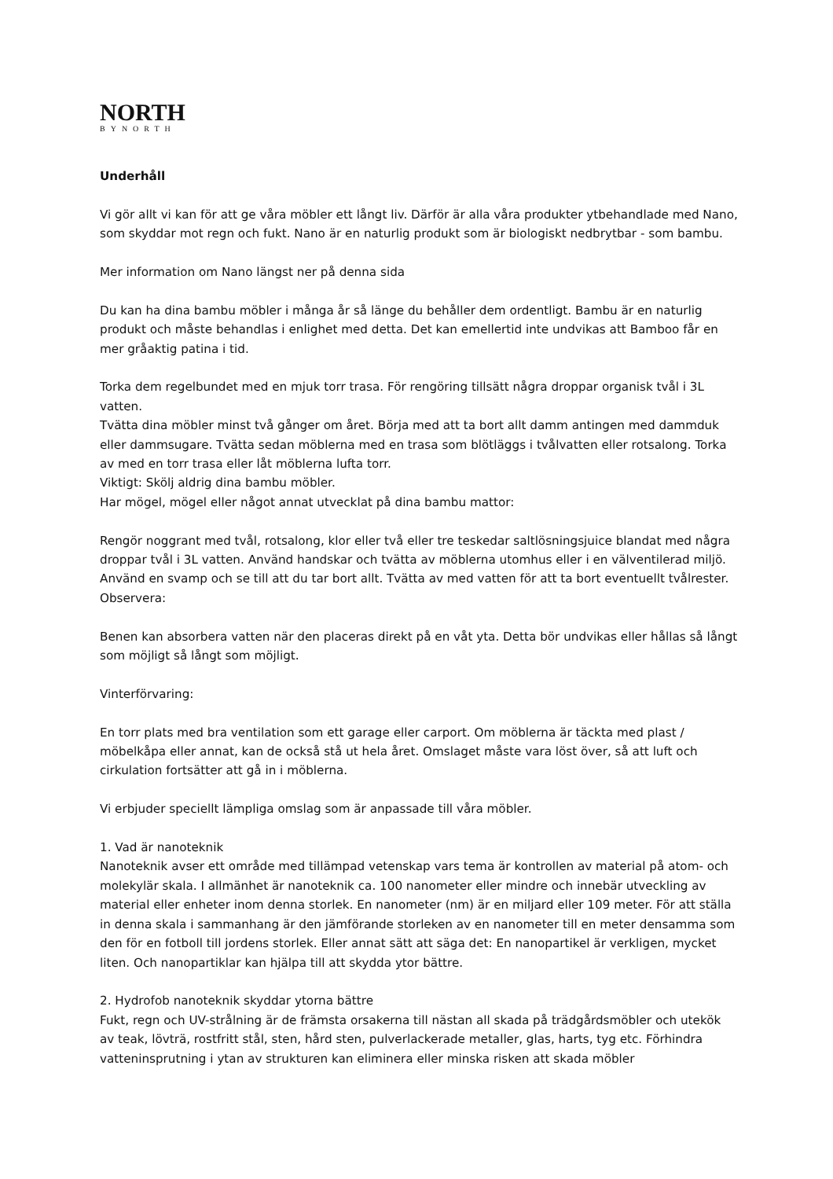NORTH
BYNORTH
Underhåll
Vi gör allt vi kan för att ge våra möbler ett långt liv. Därför är alla våra produkter ytbehandlade med Nano, som skyddar mot regn och fukt. Nano är en naturlig produkt som är biologiskt nedbrytbar - som bambu.
Mer information om Nano längst ner på denna sida
Du kan ha dina bambu möbler i många år så länge du behåller dem ordentligt. Bambu är en naturlig produkt och måste behandlas i enlighet med detta. Det kan emellertid inte undvikas att Bamboo får en mer gråaktig patina i tid.
Torka dem regelbundet med en mjuk torr trasa. För rengöring tillsätt några droppar organisk tvål i 3L vatten.
Tvätta dina möbler minst två gånger om året. Börja med att ta bort allt damm antingen med dammduk eller dammsugare. Tvätta sedan möblerna med en trasa som blötläggs i tvålvatten eller rotsalong. Torka av med en torr trasa eller låt möblerna lufta torr.
Viktigt: Skölj aldrig dina bambu möbler.
Har mögel, mögel eller något annat utvecklat på dina bambu mattor:
Rengör noggrant med tvål, rotsalong, klor eller två eller tre teskedar saltlösningsjuice blandat med några droppar tvål i 3L vatten. Använd handskar och tvätta av möblerna utomhus eller i en välventilerad miljö. Använd en svamp och se till att du tar bort allt. Tvätta av med vatten för att ta bort eventuellt tvålrester.
Observera:
Benen kan absorbera vatten när den placeras direkt på en våt yta. Detta bör undvikas eller hållas så långt som möjligt så långt som möjligt.
Vinterförvaring:
En torr plats med bra ventilation som ett garage eller carport. Om möblerna är täckta med plast / möbelkåpa eller annat, kan de också stå ut hela året. Omslaget måste vara löst över, så att luft och cirkulation fortsätter att gå in i möblerna.
Vi erbjuder speciellt lämpliga omslag som är anpassade till våra möbler.
1. Vad är nanoteknik
Nanoteknik avser ett område med tillämpad vetenskap vars tema är kontrollen av material på atom- och molekylär skala. I allmänhet är nanoteknik ca. 100 nanometer eller mindre och innebär utveckling av material eller enheter inom denna storlek. En nanometer (nm) är en miljard eller 109 meter. För att ställa in denna skala i sammanhang är den jämförande storleken av en nanometer till en meter densamma som den för en fotboll till jordens storlek. Eller annat sätt att säga det: En nanopartikel är verkligen, mycket liten. Och nanopartiklar kan hjälpa till att skydda ytor bättre.
2. Hydrofob nanoteknik skyddar ytorna bättre
Fukt, regn och UV-strålning är de främsta orsakerna till nästan all skada på trädgårdsmöbler och utekök av teak, lövträ, rostfritt stål, sten, hård sten, pulverlackerade metaller, glas, harts, tyg etc. Förhindra vatteninsprutning i ytan av strukturen kan eliminera eller minska risken att skada möbler